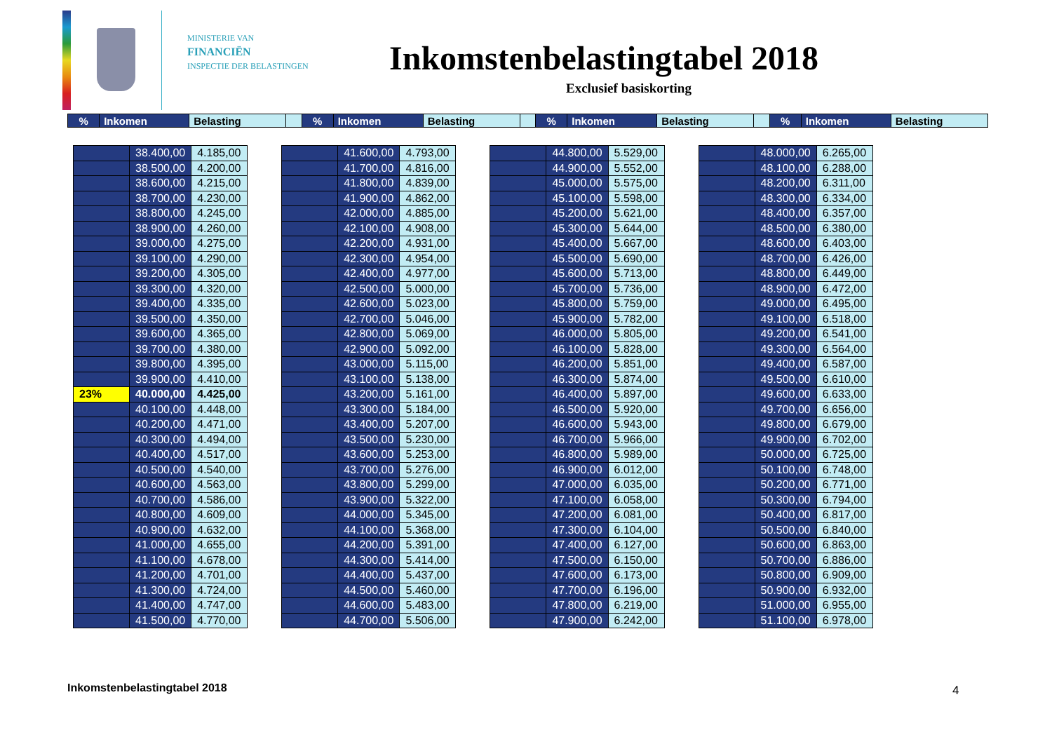MINISTERIE VAN
FINANCIËN
INSPECTIE DER BELASTINGEN
Inkomstenbelastingtabel 2018
Exclusief basiskorting
| % | Inkomen | Belasting | | % | Inkomen | Belasting | | % | Inkomen | Belasting | | % | Inkomen | Belasting |
| | 38.400,00 | 4.185,00 |
| | 38.500,00 | 4.200,00 |
| | 38.600,00 | 4.215,00 |
| | 38.700,00 | 4.230,00 |
| | 38.800,00 | 4.245,00 |
| | 38.900,00 | 4.260,00 |
| | 39.000,00 | 4.275,00 |
| | 39.100,00 | 4.290,00 |
| | 39.200,00 | 4.305,00 |
| | 39.300,00 | 4.320,00 |
| | 39.400,00 | 4.335,00 |
| | 39.500,00 | 4.350,00 |
| | 39.600,00 | 4.365,00 |
| | 39.700,00 | 4.380,00 |
| | 39.800,00 | 4.395,00 |
| | 39.900,00 | 4.410,00 |
| 23% | 40.000,00 | 4.425,00 |
| | 40.100,00 | 4.448,00 |
| | 40.200,00 | 4.471,00 |
| | 40.300,00 | 4.494,00 |
| | 40.400,00 | 4.517,00 |
| | 40.500,00 | 4.540,00 |
| | 40.600,00 | 4.563,00 |
| | 40.700,00 | 4.586,00 |
| | 40.800,00 | 4.609,00 |
| | 40.900,00 | 4.632,00 |
| | 41.000,00 | 4.655,00 |
| | 41.100,00 | 4.678,00 |
| | 41.200,00 | 4.701,00 |
| | 41.300,00 | 4.724,00 |
| | 41.400,00 | 4.747,00 |
| | 41.500,00 | 4.770,00 |
| | 41.600,00 | 4.793,00 |
| | 41.700,00 | 4.816,00 |
| | 41.800,00 | 4.839,00 |
| | 41.900,00 | 4.862,00 |
| | 42.000,00 | 4.885,00 |
| | 42.100,00 | 4.908,00 |
| | 42.200,00 | 4.931,00 |
| | 42.300,00 | 4.954,00 |
| | 42.400,00 | 4.977,00 |
| | 42.500,00 | 5.000,00 |
| | 42.600,00 | 5.023,00 |
| | 42.700,00 | 5.046,00 |
| | 42.800,00 | 5.069,00 |
| | 42.900,00 | 5.092,00 |
| | 43.000,00 | 5.115,00 |
| | 43.100,00 | 5.138,00 |
| | 43.200,00 | 5.161,00 |
| | 43.300,00 | 5.184,00 |
| | 43.400,00 | 5.207,00 |
| | 43.500,00 | 5.230,00 |
| | 43.600,00 | 5.253,00 |
| | 43.700,00 | 5.276,00 |
| | 43.800,00 | 5.299,00 |
| | 43.900,00 | 5.322,00 |
| | 44.000,00 | 5.345,00 |
| | 44.100,00 | 5.368,00 |
| | 44.200,00 | 5.391,00 |
| | 44.300,00 | 5.414,00 |
| | 44.400,00 | 5.437,00 |
| | 44.500,00 | 5.460,00 |
| | 44.600,00 | 5.483,00 |
| | 44.700,00 | 5.506,00 |
| | 44.800,00 | 5.529,00 |
| | 44.900,00 | 5.552,00 |
| | 45.000,00 | 5.575,00 |
| | 45.100,00 | 5.598,00 |
| | 45.200,00 | 5.621,00 |
| | 45.300,00 | 5.644,00 |
| | 45.400,00 | 5.667,00 |
| | 45.500,00 | 5.690,00 |
| | 45.600,00 | 5.713,00 |
| | 45.700,00 | 5.736,00 |
| | 45.800,00 | 5.759,00 |
| | 45.900,00 | 5.782,00 |
| | 46.000,00 | 5.805,00 |
| | 46.100,00 | 5.828,00 |
| | 46.200,00 | 5.851,00 |
| | 46.300,00 | 5.874,00 |
| | 46.400,00 | 5.897,00 |
| | 46.500,00 | 5.920,00 |
| | 46.600,00 | 5.943,00 |
| | 46.700,00 | 5.966,00 |
| | 46.800,00 | 5.989,00 |
| | 46.900,00 | 6.012,00 |
| | 47.000,00 | 6.035,00 |
| | 47.100,00 | 6.058,00 |
| | 47.200,00 | 6.081,00 |
| | 47.300,00 | 6.104,00 |
| | 47.400,00 | 6.127,00 |
| | 47.500,00 | 6.150,00 |
| | 47.600,00 | 6.173,00 |
| | 47.700,00 | 6.196,00 |
| | 47.800,00 | 6.219,00 |
| | 47.900,00 | 6.242,00 |
| | 48.000,00 | 6.265,00 |
| | 48.100,00 | 6.288,00 |
| | 48.200,00 | 6.311,00 |
| | 48.300,00 | 6.334,00 |
| | 48.400,00 | 6.357,00 |
| | 48.500,00 | 6.380,00 |
| | 48.600,00 | 6.403,00 |
| | 48.700,00 | 6.426,00 |
| | 48.800,00 | 6.449,00 |
| | 48.900,00 | 6.472,00 |
| | 49.000,00 | 6.495,00 |
| | 49.100,00 | 6.518,00 |
| | 49.200,00 | 6.541,00 |
| | 49.300,00 | 6.564,00 |
| | 49.400,00 | 6.587,00 |
| | 49.500,00 | 6.610,00 |
| | 49.600,00 | 6.633,00 |
| | 49.700,00 | 6.656,00 |
| | 49.800,00 | 6.679,00 |
| | 49.900,00 | 6.702,00 |
| | 50.000,00 | 6.725,00 |
| | 50.100,00 | 6.748,00 |
| | 50.200,00 | 6.771,00 |
| | 50.300,00 | 6.794,00 |
| | 50.400,00 | 6.817,00 |
| | 50.500,00 | 6.840,00 |
| | 50.600,00 | 6.863,00 |
| | 50.700,00 | 6.886,00 |
| | 50.800,00 | 6.909,00 |
| | 50.900,00 | 6.932,00 |
| | 51.000,00 | 6.955,00 |
| | 51.100,00 | 6.978,00 |
Inkomstenbelastingtabel 2018 4